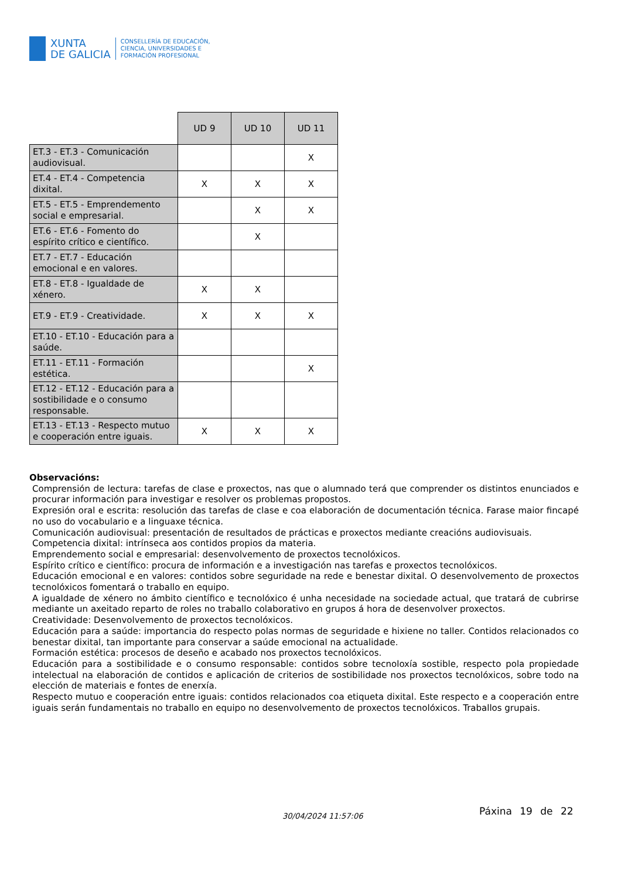XUNTA
DE GALICIA
CONSELLERÍA DE EDUCACIÓN,
CIENCIA, UNIVERSIDADES E
FORMACIÓN PROFESIONAL
| | UD 9 | UD 10 | UD 11 |
| ET.3 - ET.3 - Comunicación audiovisual. | | | X |
| ET.4 - ET.4 - Competencia dixital. | X | X | X |
| ET.5 - ET.5 - Emprendemento social e empresarial. | | X | X |
| ET.6 - ET.6 - Fomento do espírito crítico e científico. | | X | |
| ET.7 - ET.7 - Educación emocional e en valores. | | | |
| ET.8 - ET.8 - Igualdade de xénero. | X | X | |
| ET.9 - ET.9 - Creatividade. | X | X | X |
| ET.10 - ET.10 - Educación para a saúde. | | | |
| ET.11 - ET.11 - Formación estética. | | | X |
| ET.12 - ET.12 - Educación para a sostibilidade e o consumo responsable. | | | |
| ET.13 - ET.13 - Respecto mutuo e cooperación entre iguais. | X | X | X |
Observacións:
Comprensión de lectura: tarefas de clase e proxectos, nas que o alumnado terá que comprender os distintos enunciados e procurar información para investigar e resolver os problemas propostos.
Expresión oral e escrita: resolución das tarefas de clase e coa elaboración de documentación técnica. Farase maior fincapé no uso do vocabulario e a linguaxe técnica.
Comunicación audiovisual: presentación de resultados de prácticas e proxectos mediante creacións audiovisuais.
Competencia dixital: intrínseca aos contidos propios da materia.
Emprendemento social e empresarial: desenvolvemento de proxectos tecnolóxicos.
Espírito crítico e científico: procura de información e a investigación nas tarefas e proxectos tecnolóxicos.
Educación emocional e en valores: contidos sobre seguridade na rede e benestar dixital. O desenvolvemento de proxectos tecnolóxicos fomentará o traballo en equipo.
A igualdade de xénero no ámbito científico e tecnolóxico é unha necesidade na sociedade actual, que tratará de cubrirse mediante un axeitado reparto de roles no traballo colaborativo en grupos á hora de desenvolver proxectos.
Creatividade: Desenvolvemento de proxectos tecnolóxicos.
Educación para a saúde: importancia do respecto polas normas de seguridade e hixiene no taller. Contidos relacionados co benestar dixital, tan importante para conservar a saúde emocional na actualidade.
Formación estética: procesos de deseño e acabado nos proxectos tecnolóxicos.
Educación para a sostibilidade e o consumo responsable: contidos sobre tecnoloxía sostible, respecto pola propiedade intelectual na elaboración de contidos e aplicación de criterios de sostibilidade nos proxectos tecnolóxicos, sobre todo na elección de materiais e fontes de enerxía.
Respecto mutuo e cooperación entre iguais: contidos relacionados coa etiqueta dixital. Este respecto e a cooperación entre iguais serán fundamentais no traballo en equipo no desenvolvemento de proxectos tecnolóxicos. Traballos grupais.
30/04/2024 11:57:06 Páxina 19 de 22